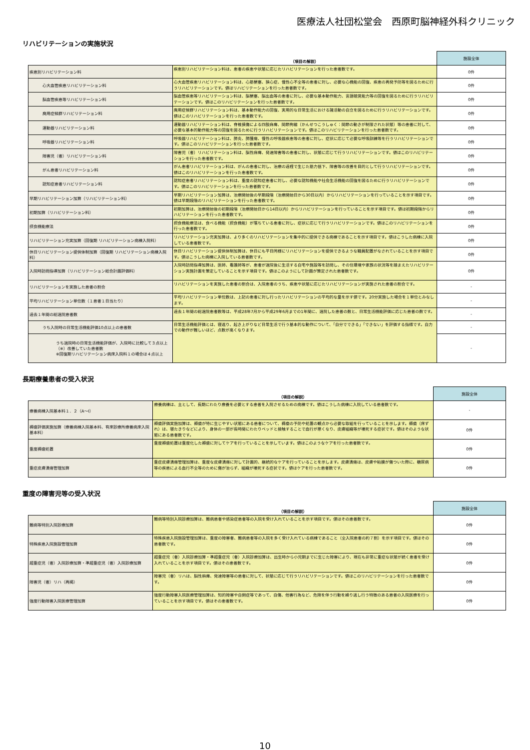医療法人社団松堂会　西原町脳神経外科クリニック
リハビリテーションの実施状況
| | （項目の解説） | 施設全体 |
| --- | --- | --- |
| 疾患別リハビリテーション料 | 疾患別リハビリテーション料は、患者の疾患や状態に応じたリハビリテーションを行った患者数です。 | 0件 |
| 心大血管疾患リハビリテーション料 | 心大血管疾患リハビリテーション料は、心筋梗塞、狭心症、慢性心不全等の患者に対し、必要な心機能の回復、疾患の再発予防等を図るために行うリハビリテーションです。値はリハビリテーションを行った患者数です。 | 0件 |
| 脳血管疾患等リハビリテーション料 | 脳血管疾患等リハビリテーション料は、脳梗塞、脳出血等の患者に対し、必要な基本動作能力、言語聴覚能力等の回復を図るために行うリハビリテーションです。値はこのリハビリテーションを行った患者数です。 | 0件 |
| 廃用症候群リハビリテーション料 | 廃用症候群リハビリテーション料は、基本動作能力の回復、実用的な日常生活における諸活動の自立を図るために行うリハビリテーションです。値はこのリハビリテーションを行った患者数です。 | 0件 |
| 運動器リハビリテーション料 | 運動器リハビリテーション料は、脊椎損傷による四肢麻痺、関節拘縮（かんせつこうしゅく：関節の動きが制限された状態）等の患者に対して、必要な基本的動作能力等の回復を図るために行うリハビリテーションです。値はこのリハビリテーションを行った患者数です。 | 0件 |
| 呼吸器リハビリテーション料 | 呼吸器リハビリテーション料は、肺炎、肺腫瘍、慢性の呼吸器疾患等の患者に対し、症状に応じて必要な呼吸訓練等を行うリハビリテーションです。値はこのリハビリテーションを行った患者数です。 | 0件 |
| 障害児（者）リハビリテーション料 | 障害児（者）リハビリテーション料は、脳性麻痺、発達障害等の患者に対し、状態に応じて行うリハビリテーションです。値はこのリハビリテーションを行った患者数です。 | 0件 |
| がん患者リハビリテーション料 | がん患者リハビリテーション料は、がんの患者に対し、治療の過程で生じた筋力低下、障害等の改善を目的として行うリハビリテーションです。値はこのリハビリテーションを行った患者数です。 | 0件 |
| 認知症患者リハビリテーション料 | 認知症患者リハビリテーション料は、重度の認知症患者に対し、必要な認知機能や社会生活機能の回復を図るために行うリハビリテーションです。値はこのリハビリテーションを行った患者数です。 | 0件 |
| 早期リハビリテーション加算（リハビリテーション料） | 早期リハビリテーション加算は、治療開始後の早期段階（治療開始日から30日以内）からリハビリテーションを行っていることを示す項目です。値は早期段階のリハビリテーションを行った患者数です。 | 0件 |
| 初期加算（リハビリテーション料） | 初期加算は、治療開始後の初期段階（治療開始日から14日以内）からリハビリテーションを行っていることを示す項目です。値は初期段階からリハビリテーションを行った患者数です。 | 0件 |
| 摂食機能療法 | 摂食機能療法は、食べる機能（摂食機能）が落ちている患者に対し、症状に応じて行うリハビリテーションです。値はこのリハビリテーションを行った患者数です。 | 0件 |
| リハビリテーション充実加算（回復期 リハビリテーション病棟入院料） | リハビリテーション充実加算は、より多くのリハビリテーションを集中的に提供できる病棟であることを示す項目です。値はこうした病棟に入院している患者数です。 | 0件 |
| 休日リハビリテーション提供体制加算（回復期 リハビリテーション病棟入院料） | 休日リハビリテーション提供体制加算は、休日にも平日同様にリハビリテーションを提供できるような職員配置がなされていることを示す項目です。値はこうした病棟に入院している患者数です。 | 0件 |
| 入院時訪問指導加算（リハビリテーション総合計画評価料） | 入院時訪問指導加算は、医師、看護師等が、患者が退院後に生活する自宅や施設等を訪問し、その住環境や家族の状況等を踏まえたリハビリテーション実施計画を策定していることを示す項目です。値はこのようにして計画が策定された患者数です。 | 0件 |
| リハビリテーションを実施した患者の割合 | リハビリテーションを実施した患者の割合は、入院患者のうち、疾患や状態に応じたリハビリテーションが実施された患者の割合です。 | - |
| 平均リハビリテーション単位数（１患者１日当たり） | 平均リハビリテーション単位数は、上記の患者に対し行ったリハビリテーションの平均的な量を示す値です。20分実施した場合を１単位とみなします。 | - |
| 過去１年間の総退院患者数 | 過去１年間の総退院患者数等は、平成28年7月から平成29年6月までの1年間に、退院した患者の数と、日常生活機能評価に応じた患者の数です。 | - |
| うち入院時の日常生活機能評価10点以上の患者数 | 日常生活機能評価とは、寝返り、起き上がりなど日常生活で行う基本的な動作について、「自分でできる」「できない」を評価する指標です。自力での動作が難しいほど、点数が高くなります。 | - |
| うち退院時の日常生活機能評価が、入院時に比較して３点以上（※）改善していた患者数 ※回復期リハビリテーション病床入院料１の場合は４点以上 | | - |
長期療養患者の受入状況
| | （項目の解説） | 施設全体 |
| --- | --- | --- |
| 療養病棟入院基本料１．２（A～I） | 療養病棟は、主として、長期にわたり療養を必要とする患者を入院させるための病棟です。値はこうした病棟に入院している患者数です。 | - |
| 褥瘡評価実施加算（療養病棟入院基本料、有床診療所療養病床入院基本料） | 褥瘡評価実施加算は、褥瘡が特に生じやすい状態にある患者について、褥瘡の予防や処置の観点から必要な取組を行っていることを示します。褥瘡（床ずれ）は、寝たきりなどにより、身体の一部が長時間にわたりベッドと接触することで血行が悪くなり、皮膚組織等が壊死する症状です。値はそのような状態にある患者数です。 | 0件 |
| 重度褥瘡処置 | 重度褥瘡処置は重度化した褥瘡に対してケアを行っていることを示しています。値はこのようなケアを行った患者数です。 | 0件 |
| 重症皮膚潰瘍管理加算 | 重症皮膚潰瘍管理加算は、重度な皮膚潰瘍に対して計画的、継続的なケアを行っていることを示します。皮膚潰瘍は、皮膚や粘膜が傷ついた際に、糖尿病等の疾患による血行不全等のために傷が治らず、組織が壊死する症状です。値はケアを行った患者数です。 | 0件 |
重度の障害児等の受入状況
| | （項目の解説） | 施設全体 |
| --- | --- | --- |
| 難病等特別入院診療加算 | 難病等特別入院診療加算は、難病患者や感染症患者等の入院を受け入れていることを示す項目です。値はその患者数です。 | 0件 |
| 特殊疾患入院施設管理加算 | 特殊疾患入院施設管理加算は、重度の障害者、難病患者等の入院を多く受け入れている病棟であること（全入院患者の約７割）を示す項目です。値はその患者数です。 | 0件 |
| 超重症児（者）入院診療加算・準超重症児（者）入院診療加算 | 超重症児（者）入院診療加算・準超重症児（者）入院診療加算は、出生時から小児期までに生じた障害により、現在も非常に重症な状態が続く患者を受け入れていることを示す項目です。値はその患者数です。 | 0件 |
| 障害児（者）リハ（再掲） | 障害児（者）リハは、脳性麻痺、発達障害等の患者に対して、状態に応じて行うリハビリテーションです。値はこのリハビリテーションを行った患者数です。 | 0件 |
| 強度行動障害入院医療管理加算 | 強度行動障害入院医療管理加算は、知的障害や自閉症等であって、自傷、他害行為など、危険を伴う行動を繰り返し行う特徴のある患者の入院医療を行っていることを示す項目です。値はその患者数です。 | 0件 |
10